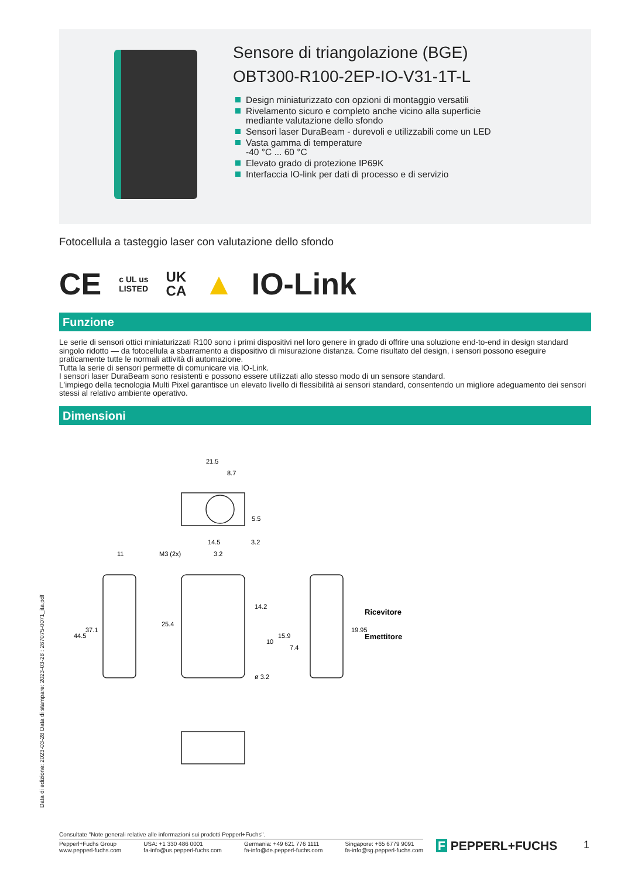Sensore di triangolazione (BGE)
OBT300-R100-2EP-IO-V31-1T-L
Design miniaturizzato con opzioni di montaggio versatili
Rivelamento sicuro e completo anche vicino alla superficie mediante valutazione dello sfondo
Sensori laser DuraBeam - durevoli e utilizzabili come un LED
Vasta gamma di temperature
-40 °C ... 60 °C
Elevato grado di protezione IP69K
Interfaccia IO-link per dati di processo e di servizio
Fotocellula a tasteggio laser con valutazione dello sfondo
CE c UL us
LISTED UK
CA ▲ IO-Link
Funzione
Le serie di sensori ottici miniaturizzati R100 sono i primi dispositivi nel loro genere in grado di offrire una soluzione end-to-end in design standard singolo ridotto — da fotocellula a sbarramento a dispositivo di misurazione distanza. Come risultato del design, i sensori possono eseguire praticamente tutte le normali attività di automazione.
Tutta la serie di sensori permette di comunicare via IO-Link.
I sensori laser DuraBeam sono resistenti e possono essere utilizzati allo stesso modo di un sensore standard.
L'impiego della tecnologia Multi Pixel garantisce un elevato livello di flessibilità ai sensori standard, consentendo un migliore adeguamento dei sensori stessi al relativo ambiente operativo.
Dimensioni
21.5
8.7
14.5
3.2
M3 (2x)
3.2
11
44.5
37.1
25.4
14.2
10
15.9
7.4
ø 3.2
19.95
5.5
Ricevitore
Emettitore
Data di edizione: 2023-03-28 Data di stampare: 2023-03-28 : 267075-0071_ita.pdf
Consultate "Note generali relative alle informazioni sui prodotti Pepperl+Fuchs".
Pepperl+Fuchs Group
www.pepperl-fuchs.com USA: +1 330 486 0001
fa-info@us.pepperl-fuchs.com Germania: +49 621 776 1111
fa-info@de.pepperl-fuchs.com Singapore: +65 6779 9091
fa-info@sg.pepperl-fuchs.com
F PEPPERL+FUCHS 1